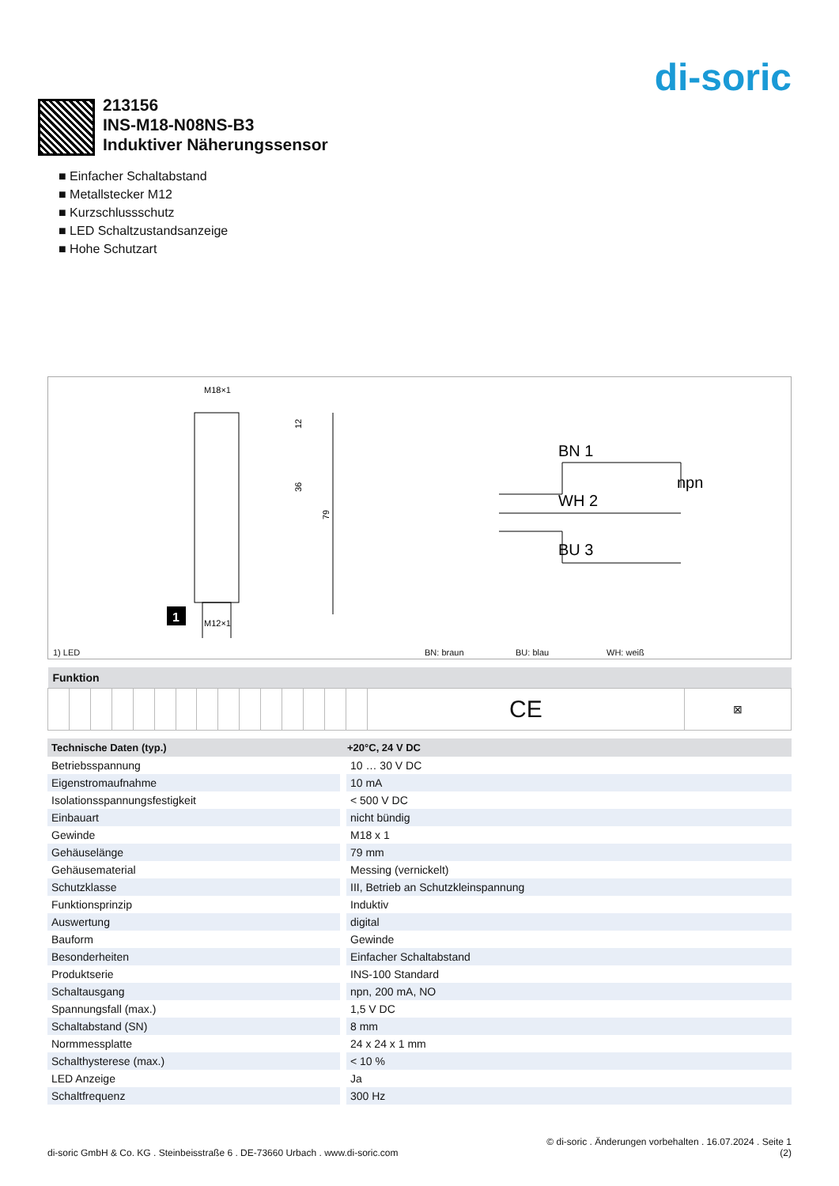di-soric
213156
INS-M18-N08NS-B3
Induktiver Näherungssensor
■ Einfacher Schaltabstand
■ Metallstecker M12
■ Kurzschlussschutz
■ LED Schaltzustandsanzeige
■ Hohe Schutzart
M18×1
M12×1
12
36
79
1
BN 1
WH 2
BU 3
npn
1) LED BN: braun BU: blau WH: weiß
| Funktion | | | | | | | | | | | | | | | | |
| --- | --- | --- | --- | --- | --- | --- | --- | --- | --- | --- | --- | --- | --- | --- | --- | --- |
| | | | | | | | | | | | | | | | CE | ⊠ |
| Technische Daten (typ.) | +20°C, 24 V DC |
| --- | --- |
| Betriebsspannung | 10 … 30 V DC |
| Eigenstromaufnahme | 10 mA |
| Isolationsspannungsfestigkeit | < 500 V DC |
| Einbauart | nicht bündig |
| Gewinde | M18 x 1 |
| Gehäuselänge | 79 mm |
| Gehäusematerial | Messing (vernickelt) |
| Schutzklasse | III, Betrieb an Schutzkleinspannung |
| Funktionsprinzip | Induktiv |
| Auswertung | digital |
| Bauform | Gewinde |
| Besonderheiten | Einfacher Schaltabstand |
| Produktserie | INS-100 Standard |
| Schaltausgang | npn, 200 mA, NO |
| Spannungsfall (max.) | 1,5 V DC |
| Schaltabstand (SN) | 8 mm |
| Normmessplatte | 24 x 24 x 1 mm |
| Schalthysterese (max.) | < 10 % |
| LED Anzeige | Ja |
| Schaltfrequenz | 300 Hz |
© di-soric . Änderungen vorbehalten . 16.07.2024 . Seite 1
di-soric GmbH & Co. KG . Steinbeisstraße 6 . DE-73660 Urbach . www.di-soric.com (2)